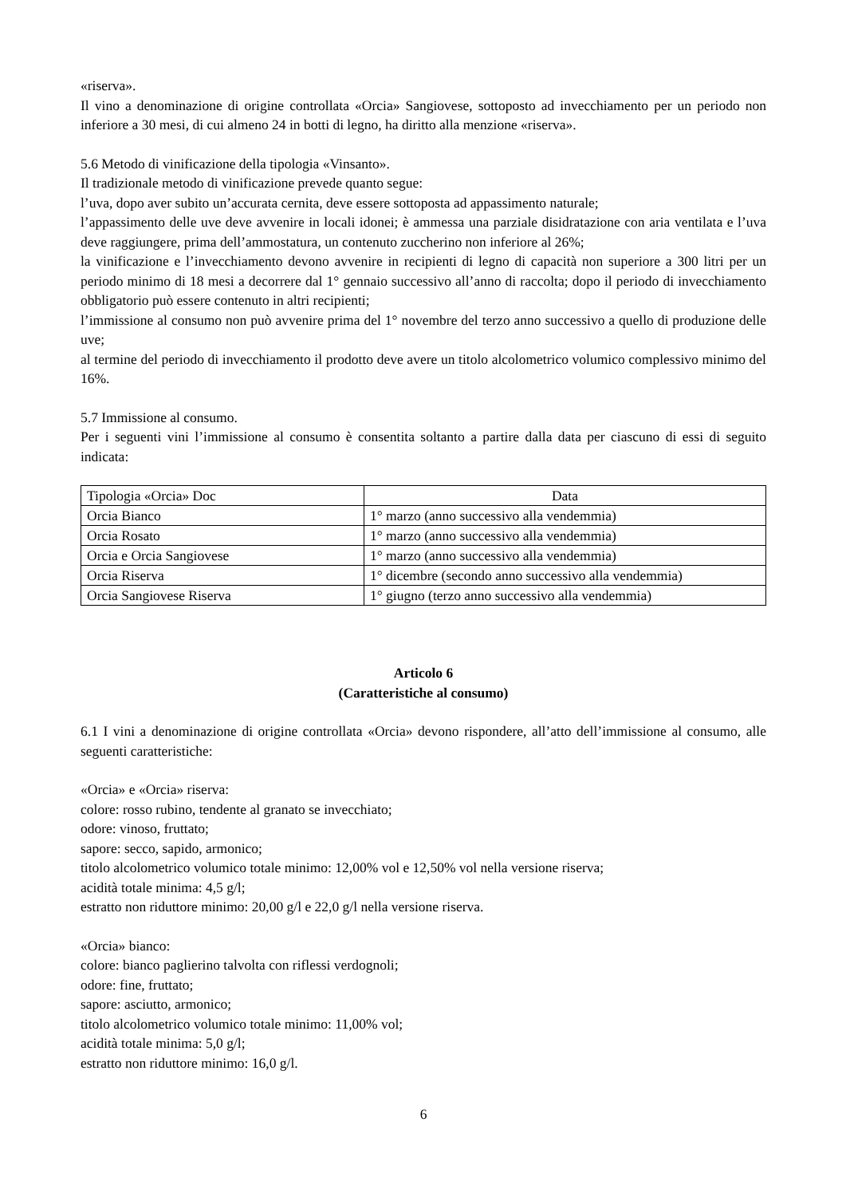«riserva».
Il vino a denominazione di origine controllata «Orcia» Sangiovese, sottoposto ad invecchiamento per un periodo non inferiore a 30 mesi, di cui almeno 24 in botti di legno, ha diritto alla menzione «riserva».
5.6 Metodo di vinificazione della tipologia «Vinsanto».
Il tradizionale metodo di vinificazione prevede quanto segue:
l’uva, dopo aver subito un’accurata cernita, deve essere sottoposta ad appassimento naturale;
l’appassimento delle uve deve avvenire in locali idonei; è ammessa una parziale disidratazione con aria ventilata e l’uva deve raggiungere, prima dell’ammostatura, un contenuto zuccherino non inferiore al 26%;
la vinificazione e l’invecchiamento devono avvenire in recipienti di legno di capacità non superiore a 300 litri per un periodo minimo di 18 mesi a decorrere dal 1° gennaio successivo all’anno di raccolta; dopo il periodo di invecchiamento obbligatorio può essere contenuto in altri recipienti;
l’immissione al consumo non può avvenire prima del 1° novembre del terzo anno successivo a quello di produzione delle uve;
al termine del periodo di invecchiamento il prodotto deve avere un titolo alcolometrico volumico complessivo minimo del 16%.
5.7 Immissione al consumo.
Per i seguenti vini l’immissione al consumo è consentita soltanto a partire dalla data per ciascuno di essi di seguito indicata:
| Tipologia «Orcia» Doc | Data |
| Orcia Bianco | 1° marzo (anno successivo alla vendemmia) |
| Orcia Rosato | 1° marzo (anno successivo alla vendemmia) |
| Orcia e Orcia Sangiovese | 1° marzo (anno successivo alla vendemmia) |
| Orcia Riserva | 1° dicembre (secondo anno successivo alla vendemmia) |
| Orcia Sangiovese Riserva | 1° giugno (terzo anno successivo alla vendemmia) |
Articolo 6
(Caratteristiche al consumo)
6.1 I vini a denominazione di origine controllata «Orcia» devono rispondere, all’atto dell’immissione al consumo, alle seguenti caratteristiche:
«Orcia» e «Orcia» riserva:
colore: rosso rubino, tendente al granato se invecchiato;
odore: vinoso, fruttato;
sapore: secco, sapido, armonico;
titolo alcolometrico volumico totale minimo: 12,00% vol e 12,50% vol nella versione riserva;
acidità totale minima: 4,5 g/l;
estratto non riduttore minimo: 20,00 g/l e 22,0 g/l nella versione riserva.
«Orcia» bianco:
colore: bianco paglierino talvolta con riflessi verdognoli;
odore: fine, fruttato;
sapore: asciutto, armonico;
titolo alcolometrico volumico totale minimo: 11,00% vol;
acidità totale minima: 5,0 g/l;
estratto non riduttore minimo: 16,0 g/l.
6